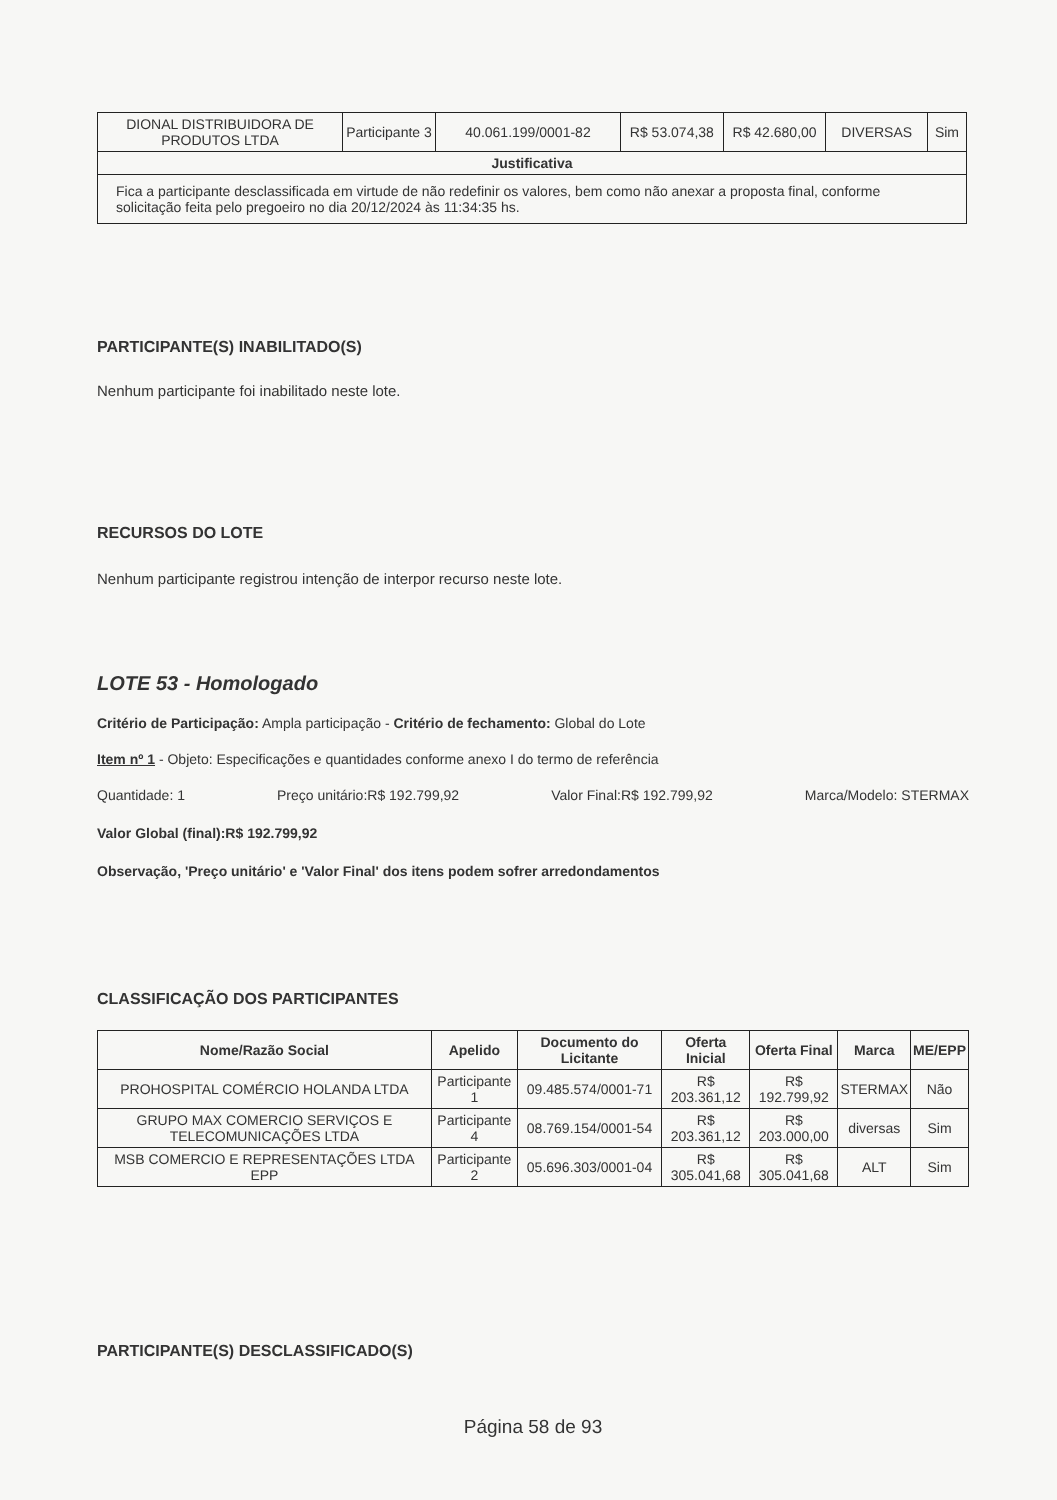| DIONAL DISTRIBUIDORA DE PRODUTOS LTDA | Participante 3 | 40.061.199/0001-82 | R$ 53.074,38 | R$ 42.680,00 | DIVERSAS | Sim |
| Justificativa | | | | | | |
| Fica a participante desclassificada em virtude de não redefinir os valores, bem como não anexar a proposta final, conforme solicitação feita pelo pregoeiro no dia 20/12/2024 às 11:34:35 hs. | | | | | | |
PARTICIPANTE(S) INABILITADO(S)
Nenhum participante foi inabilitado neste lote.
RECURSOS DO LOTE
Nenhum participante registrou intenção de interpor recurso neste lote.
LOTE 53 - Homologado
Critério de Participação: Ampla participação - Critério de fechamento: Global do Lote
Item nº 1 - Objeto: Especificações e quantidades conforme anexo I do termo de referência
Quantidade: 1 Preço unitário:R$ 192.799,92 Valor Final:R$ 192.799,92 Marca/Modelo: STERMAX
Valor Global (final):R$ 192.799,92
Observação, 'Preço unitário' e 'Valor Final' dos itens podem sofrer arredondamentos
CLASSIFICAÇÃO DOS PARTICIPANTES
| Nome/Razão Social | Apelido | Documento do Licitante | Oferta Inicial | Oferta Final | Marca | ME/EPP |
| --- | --- | --- | --- | --- | --- | --- |
| PROHOSPITAL COMÉRCIO HOLANDA LTDA | Participante 1 | 09.485.574/0001-71 | R$ 203.361,12 | R$ 192.799,92 | STERMAX | Não |
| GRUPO MAX COMERCIO SERVIÇOS E TELECOMUNICAÇÕES LTDA | Participante 4 | 08.769.154/0001-54 | R$ 203.361,12 | R$ 203.000,00 | diversas | Sim |
| MSB COMERCIO E REPRESENTAÇÕES LTDA EPP | Participante 2 | 05.696.303/0001-04 | R$ 305.041,68 | R$ 305.041,68 | ALT | Sim |
PARTICIPANTE(S) DESCLASSIFICADO(S)
Página 58 de 93